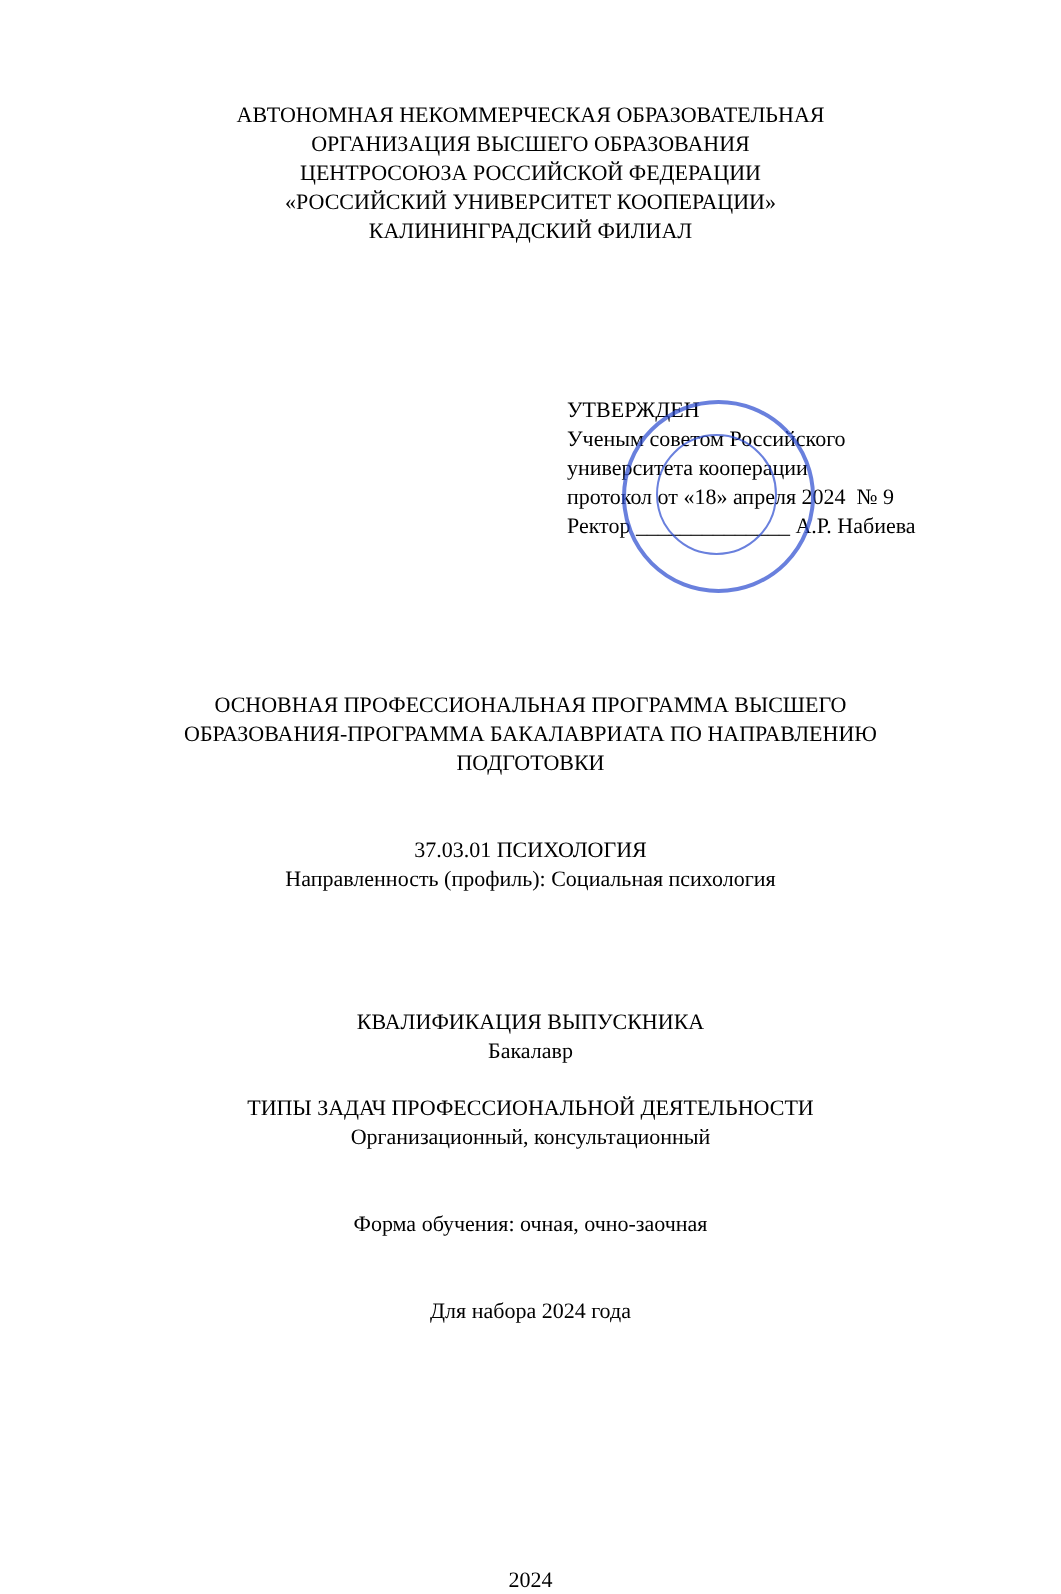АВТОНОМНАЯ НЕКОММЕРЧЕСКАЯ ОБРАЗОВАТЕЛЬНАЯ
ОРГАНИЗАЦИЯ ВЫСШЕГО ОБРАЗОВАНИЯ
ЦЕНТРОСОЮЗА РОССИЙСКОЙ ФЕДЕРАЦИИ
«РОССИЙСКИЙ УНИВЕРСИТЕТ КООПЕРАЦИИ»
КАЛИНИНГРАДСКИЙ ФИЛИАЛ
УТВЕРЖДЕН
Ученым советом Российского
университета кооперации
протокол от «18» апреля 2024 № 9
Ректор ______________ А.Р. Набиева
ОСНОВНАЯ ПРОФЕССИОНАЛЬНАЯ ПРОГРАММА ВЫСШЕГО
ОБРАЗОВАНИЯ-ПРОГРАММА БАКАЛАВРИАТА ПО НАПРАВЛЕНИЮ
ПОДГОТОВКИ
37.03.01 ПСИХОЛОГИЯ
Направленность (профиль): Социальная психология
КВАЛИФИКАЦИЯ ВЫПУСКНИКА
Бакалавр
ТИПЫ ЗАДАЧ ПРОФЕССИОНАЛЬНОЙ ДЕЯТЕЛЬНОСТИ
Организационный, консультационный
Форма обучения: очная, очно-заочная
Для набора 2024 года
2024